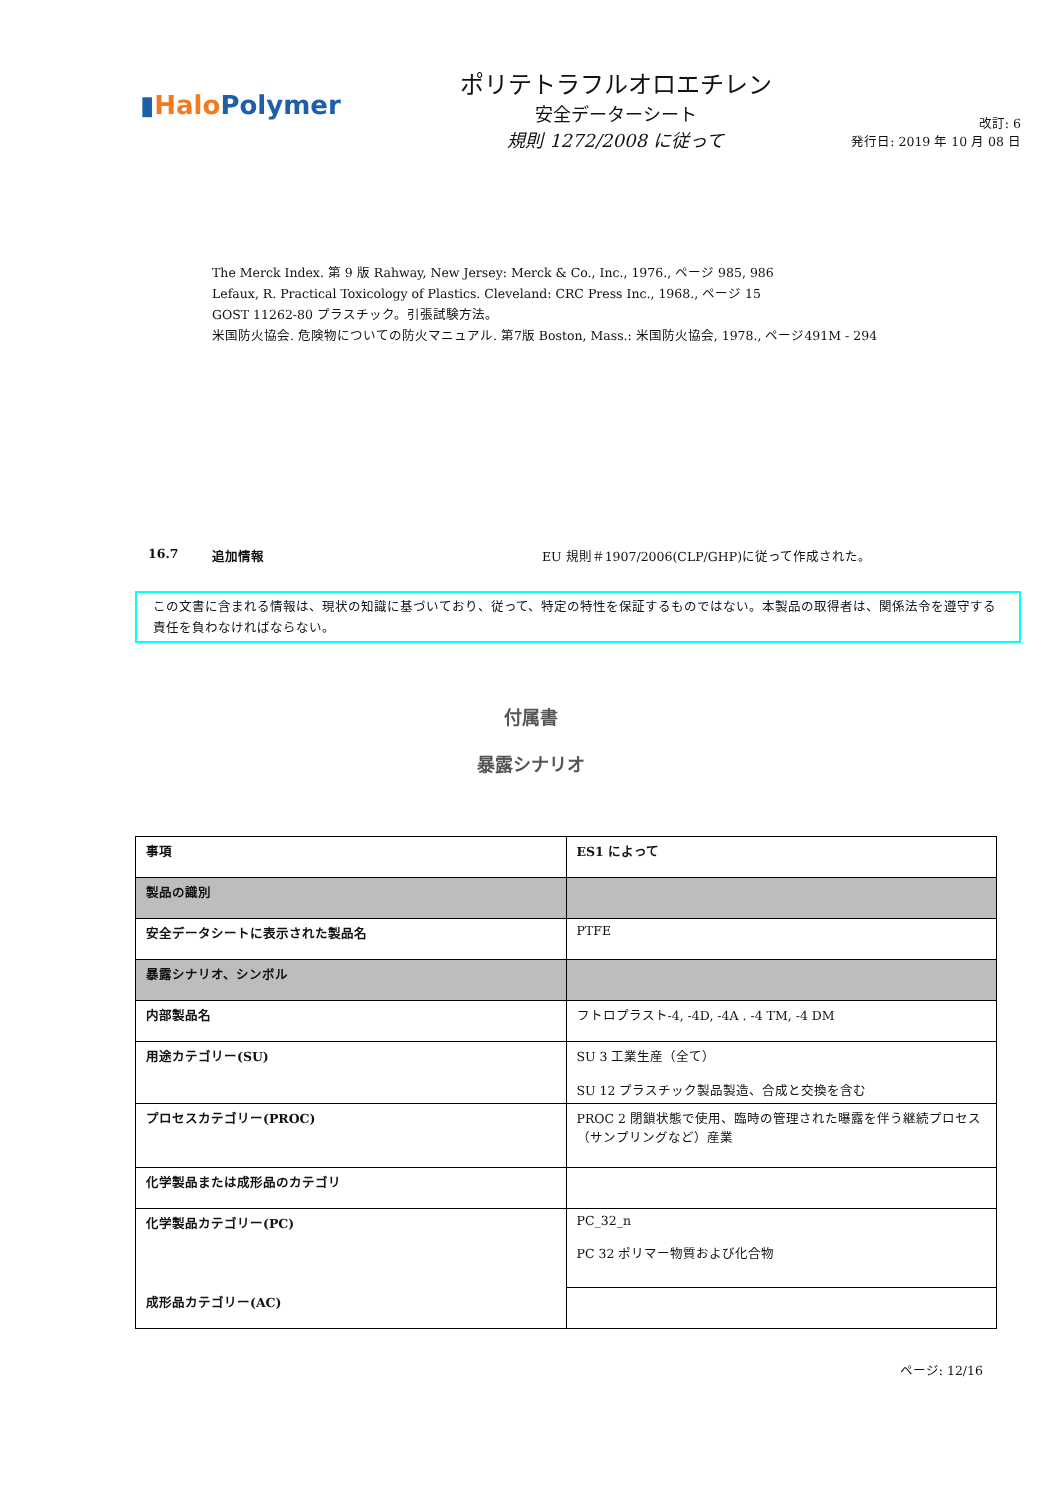▮Halo Polymer
ポリテトラフルオロエチレン
安全データーシート
規則 1272/2008 に従って
改訂: 6
発行日: 2019 年 10 月 08 日
The Merck Index. 第 9 版 Rahway, New Jersey: Merck & Co., Inc., 1976., ページ 985, 986
Lefaux, R. Practical Toxicology of Plastics. Cleveland: CRC Press Inc., 1968., ページ 15
GOST 11262-80 プラスチック。引張試験方法。
米国防火協会. 危険物についての防火マニュアル. 第7版 Boston, Mass.: 米国防火協会, 1978., ページ491M - 294
16.7 追加情報 EU 規則＃1907/2006(CLP/GHP)に従って作成された。
この文書に含まれる情報は、現状の知識に基づいており、従って、特定の特性を保証するものではない。本製品の取得者は、関係法令を遵守する責任を負わなければならない。
付属書
暴露シナリオ
| 事項 | ES1 によって |
| 製品の識別 | |
| 安全データシートに表示された製品名 | PTFE |
| 暴露シナリオ、シンボル | |
| 内部製品名 | フトロプラスト-4, -4D, -4A . -4 TM, -4 DM |
| 用途カテゴリー(SU) | SU 3 工業生産（全て） SU 12 プラスチック製品製造、合成と交換を含む |
| プロセスカテゴリー(PROC) | PROC 2 閉鎖状態で使用、臨時の管理された曝露を伴う継続プロセス（サンプリングなど）産業 |
| 化学製品または成形品のカテゴリ | |
| 化学製品カテゴリー(PC) 成形品カテゴリー(AC) | PC_32_n PC 32 ポリマー物質および化合物 |
ページ: 12/16